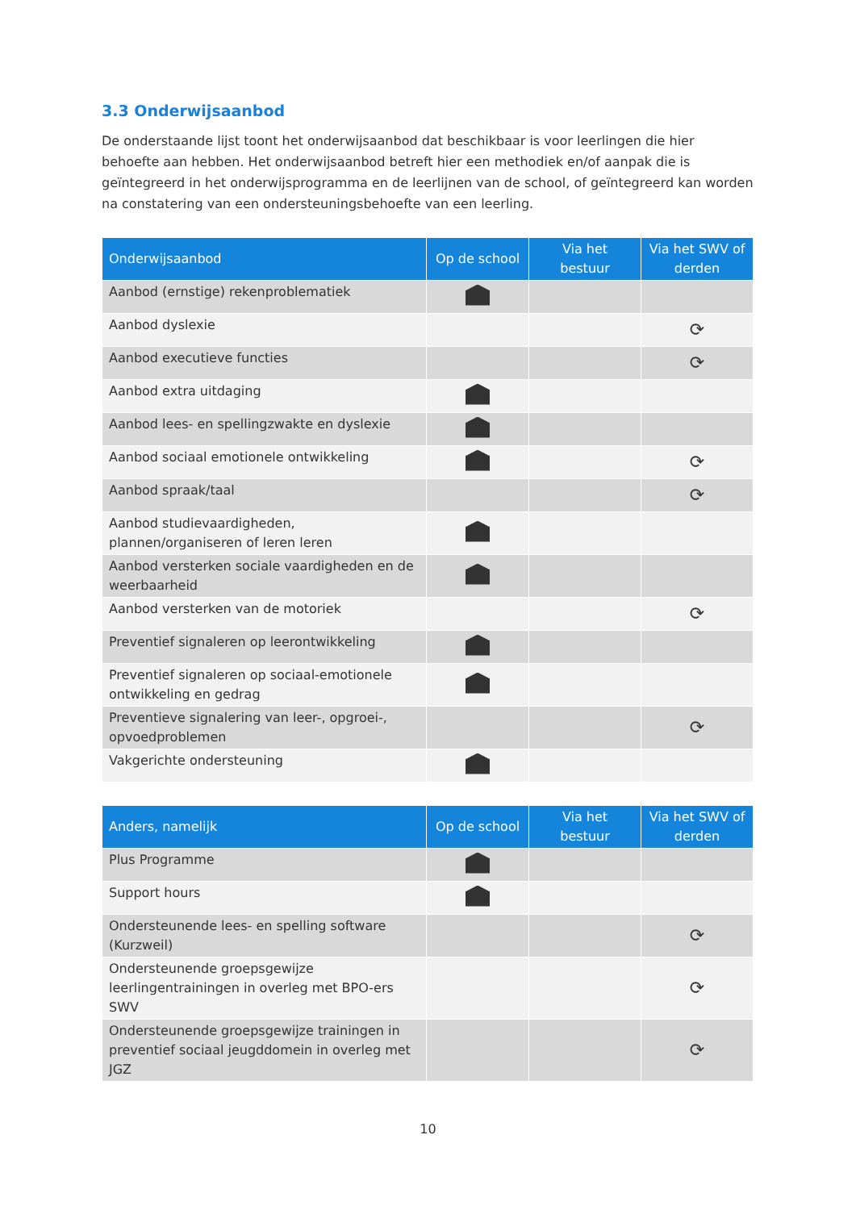3.3 Onderwijsaanbod
De onderstaande lijst toont het onderwijsaanbod dat beschikbaar is voor leerlingen die hier behoefte aan hebben. Het onderwijsaanbod betreft hier een methodiek en/of aanpak die is geïntegreerd in het onderwijsprogramma en de leerlijnen van de school, of geïntegreerd kan worden na constatering van een ondersteuningsbehoefte van een leerling.
| Onderwijsaanbod | Op de school | Via het bestuur | Via het SWV of derden |
| --- | --- | --- | --- |
| Aanbod (ernstige) rekenproblematiek | | | |
| Aanbod dyslexie | | | ⟳ |
| Aanbod executieve functies | | | ⟳ |
| Aanbod extra uitdaging | | | |
| Aanbod lees- en spellingzwakte en dyslexie | | | |
| Aanbod sociaal emotionele ontwikkeling | | | ⟳ |
| Aanbod spraak/taal | | | ⟳ |
| Aanbod studievaardigheden, plannen/organiseren of leren leren | | | |
| Aanbod versterken sociale vaardigheden en de weerbaarheid | | | |
| Aanbod versterken van de motoriek | | | ⟳ |
| Preventief signaleren op leerontwikkeling | | | |
| Preventief signaleren op sociaal-emotionele ontwikkeling en gedrag | | | |
| Preventieve signalering van leer-, opgroei-, opvoedproblemen | | | ⟳ |
| Vakgerichte ondersteuning | | | |
| Anders, namelijk | Op de school | Via het bestuur | Via het SWV of derden |
| --- | --- | --- | --- |
| Plus Programme | | | |
| Support hours | | | |
| Ondersteunende lees- en spelling software (Kurzweil) | | | ⟳ |
| Ondersteunende groepsgewijze leerlingentrainingen in overleg met BPO-ers SWV | | | ⟳ |
| Ondersteunende groepsgewijze trainingen in preventief sociaal jeugddomein in overleg met JGZ | | | ⟳ |
10